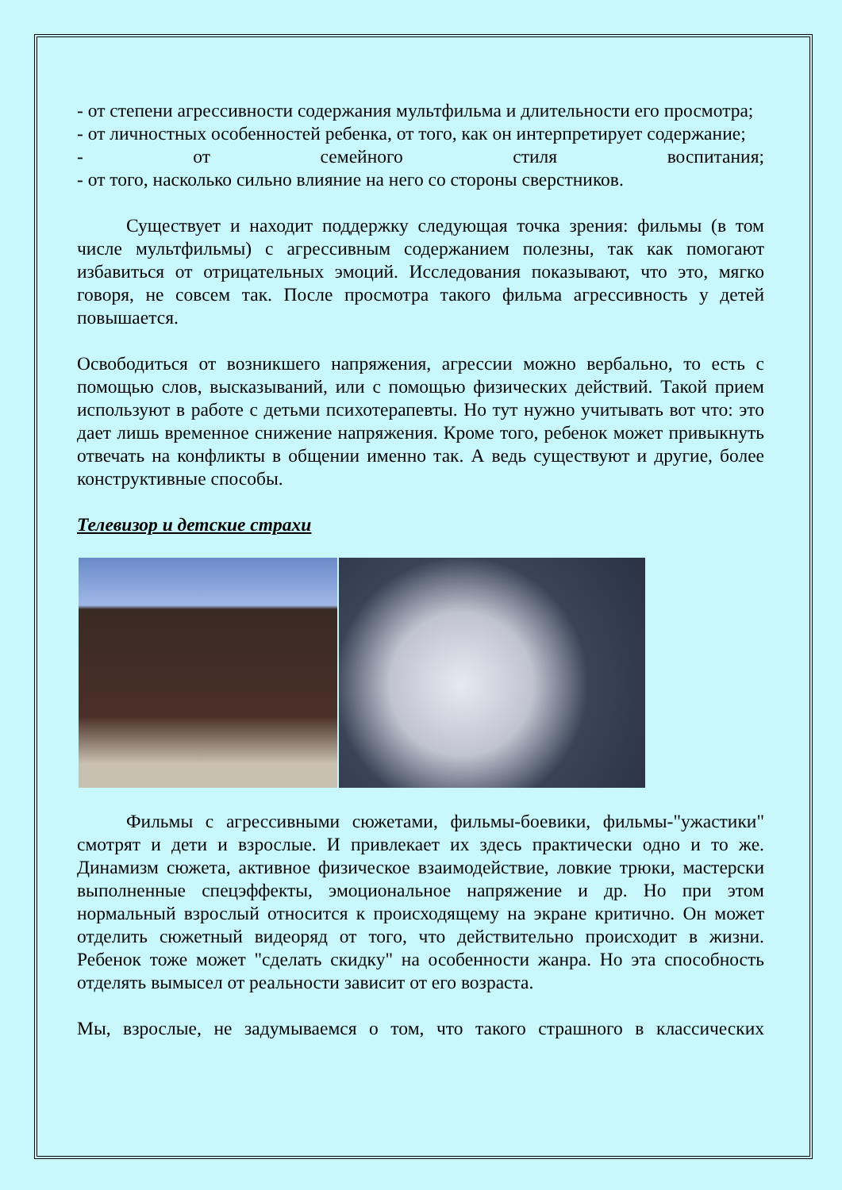- от степени агрессивности содержания мультфильма и длительности его просмотра;
- от личностных особенностей ребенка, от того, как он интерпретирует содержание;
- от семейного стиля воспитания;
- от того, насколько сильно влияние на него со стороны сверстников.
Существует и находит поддержку следующая точка зрения: фильмы (в том числе мультфильмы) с агрессивным содержанием полезны, так как помогают избавиться от отрицательных эмоций. Исследования показывают, что это, мягко говоря, не совсем так. После просмотра такого фильма агрессивность у детей повышается.
Освободиться от возникшего напряжения, агрессии можно вербально, то есть с помощью слов, высказываний, или с помощью физических действий. Такой прием используют в работе с детьми психотерапевты. Но тут нужно учитывать вот что: это дает лишь временное снижение напряжения. Кроме того, ребенок может привыкнуть отвечать на конфликты в общении именно так. А ведь существуют и другие, более конструктивные способы.
Телевизор и детские страхи
Фильмы с агрессивными сюжетами, фильмы-боевики, фильмы-"ужастики" смотрят и дети и взрослые. И привлекает их здесь практически одно и то же. Динамизм сюжета, активное физическое взаимодействие, ловкие трюки, мастерски выполненные спецэффекты, эмоциональное напряжение и др. Но при этом нормальный взрослый относится к происходящему на экране критично. Он может отделить сюжетный видеоряд от того, что действительно происходит в жизни. Ребенок тоже может "сделать скидку" на особенности жанра. Но эта способность отделять вымысел от реальности зависит от его возраста.
Мы, взрослые, не задумываемся о том, что такого страшного в классических